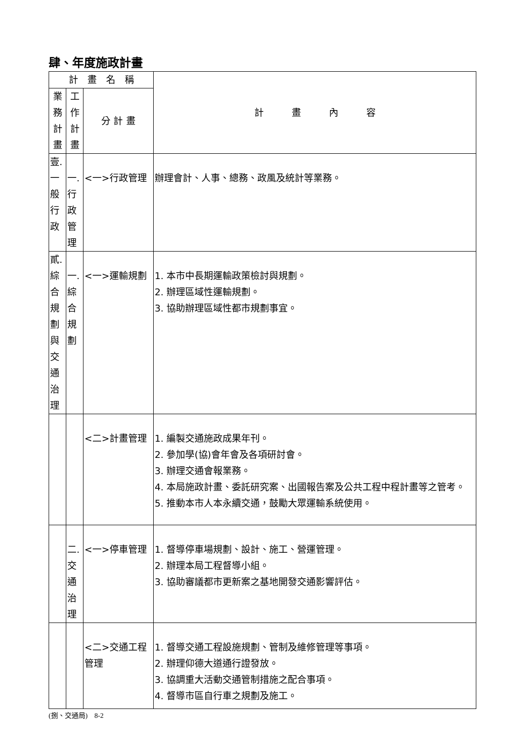肆、年度施政計畫
| 計 畫 名 稱 | | | 計 畫 內 容 |
| --- | --- | --- | --- |
| 業務計畫 | 工作計畫 | 分 計 畫 | |
| 壹.一般行政 | 一.行政管理 | <一>行政管理 | 辦理會計、人事、總務、政風及統計等業務。 |
| 貳.綜合規劃與交通治理 | 一.綜合規劃 | <一>運輸規劃 | 1. 本市中長期運輸政策檢討與規劃。 2. 辦理區域性運輸規劃。 3. 協助辦理區域性都市規劃事宜。 |
| | | <二>計畫管理 | 1. 編製交通施政成果年刊。 2. 參加學(協)會年會及各項研討會。 3. 辦理交通會報業務。 4. 本局施政計畫、委託研究案、出國報告案及公共工程中程計畫等之管考。 5. 推動本市人本永續交通，鼓勵大眾運輸系統使用。 |
| | 二.交通治理 | <一>停車管理 | 1. 督導停車場規劃、設計、施工、營運管理。 2. 辦理本局工程督導小組。 3. 協助審議都市更新案之基地開發交通影響評估。 |
| | | <二>交通工程管理 | 1. 督導交通工程設施規劃、管制及維修管理等事項。 2. 辦理仰德大道通行證發放。 3. 協調重大活動交通管制措施之配合事項。 4. 督導市區自行車之規劃及施工。 |
(捌、交通局)　8-2